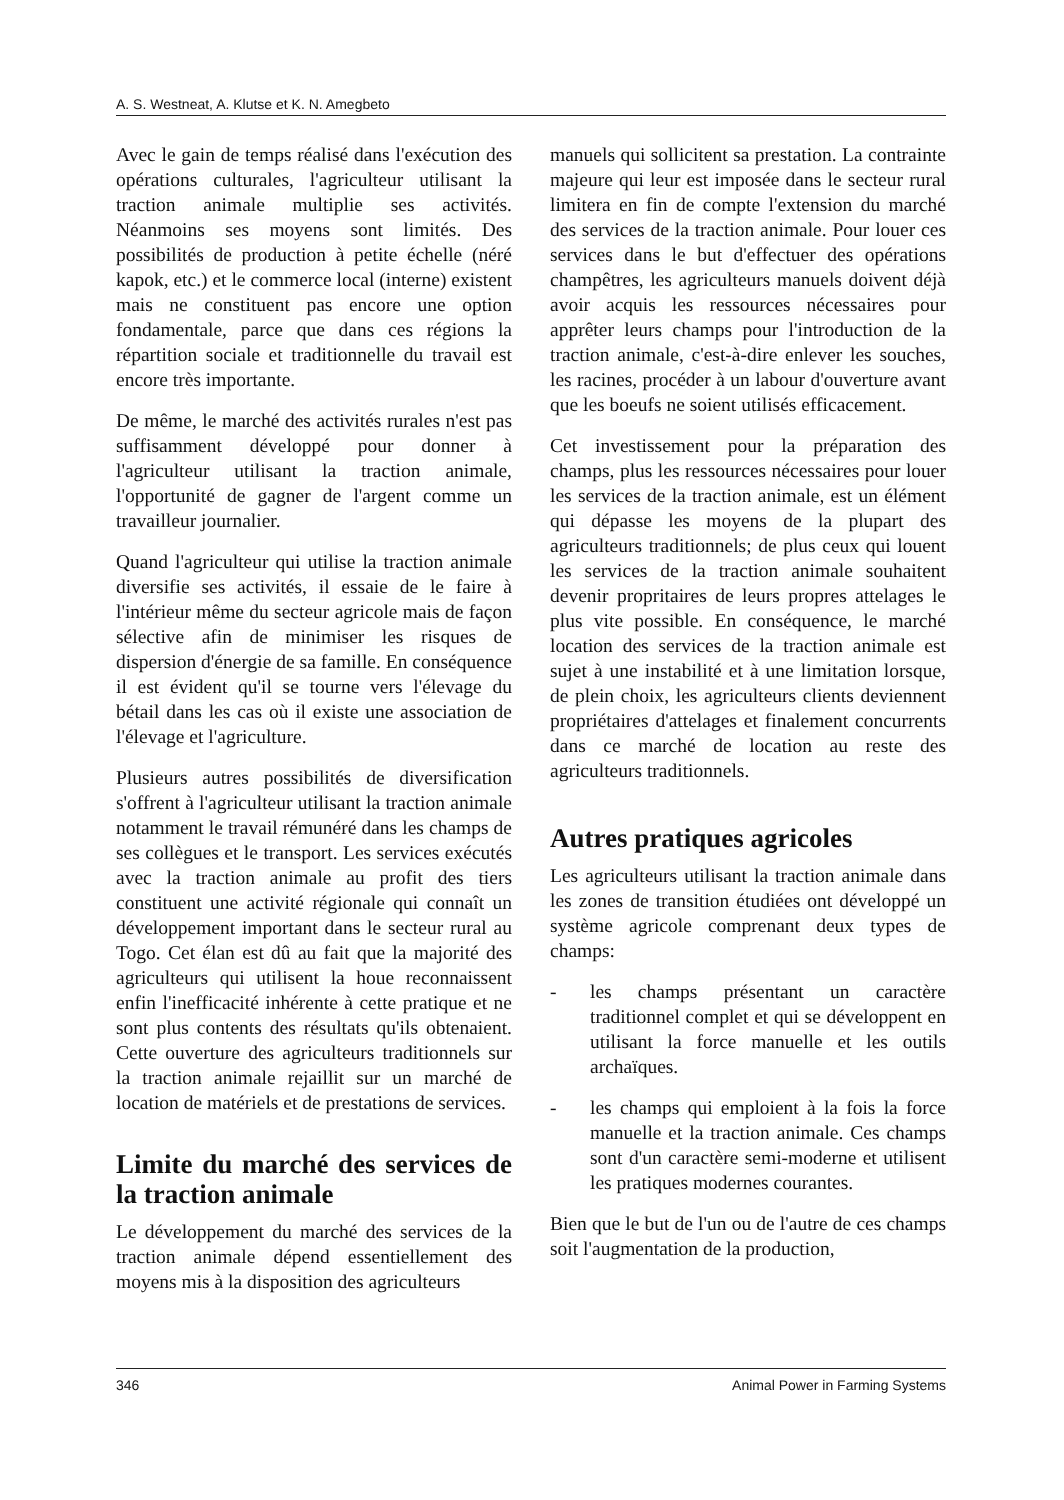A. S. Westneat, A. Klutse et K. N. Amegbeto
Avec le gain de temps réalisé dans l'exécution des opérations culturales, l'agriculteur utilisant la traction animale multiplie ses activités. Néanmoins ses moyens sont limités. Des possibilités de production à petite échelle (néré kapok, etc.) et le commerce local (interne) existent mais ne constituent pas encore une option fondamentale, parce que dans ces régions la répartition sociale et traditionnelle du travail est encore très importante.
De même, le marché des activités rurales n'est pas suffisamment développé pour donner à l'agriculteur utilisant la traction animale, l'opportunité de gagner de l'argent comme un travailleur journalier.
Quand l'agriculteur qui utilise la traction animale diversifie ses activités, il essaie de le faire à l'intérieur même du secteur agricole mais de façon sélective afin de minimiser les risques de dispersion d'énergie de sa famille. En conséquence il est évident qu'il se tourne vers l'élevage du bétail dans les cas où il existe une association de l'élevage et l'agriculture.
Plusieurs autres possibilités de diversification s'offrent à l'agriculteur utilisant la traction animale notamment le travail rémunéré dans les champs de ses collègues et le transport. Les services exécutés avec la traction animale au profit des tiers constituent une activité régionale qui connaît un développement important dans le secteur rural au Togo. Cet élan est dû au fait que la majorité des agriculteurs qui utilisent la houe reconnaissent enfin l'inefficacité inhérente à cette pratique et ne sont plus contents des résultats qu'ils obtenaient. Cette ouverture des agriculteurs traditionnels sur la traction animale rejaillit sur un marché de location de matériels et de prestations de services.
Limite du marché des services de la traction animale
Le développement du marché des services de la traction animale dépend essentiellement des moyens mis à la disposition des agriculteurs
manuels qui sollicitent sa prestation. La contrainte majeure qui leur est imposée dans le secteur rural limitera en fin de compte l'extension du marché des services de la traction animale. Pour louer ces services dans le but d'effectuer des opérations champêtres, les agriculteurs manuels doivent déjà avoir acquis les ressources nécessaires pour apprêter leurs champs pour l'introduction de la traction animale, c'est-à-dire enlever les souches, les racines, procéder à un labour d'ouverture avant que les boeufs ne soient utilisés efficacement.
Cet investissement pour la préparation des champs, plus les ressources nécessaires pour louer les services de la traction animale, est un élément qui dépasse les moyens de la plupart des agriculteurs traditionnels; de plus ceux qui louent les services de la traction animale souhaitent devenir propritaires de leurs propres attelages le plus vite possible. En conséquence, le marché location des services de la traction animale est sujet à une instabilité et à une limitation lorsque, de plein choix, les agriculteurs clients deviennent propriétaires d'attelages et finalement concurrents dans ce marché de location au reste des agriculteurs traditionnels.
Autres pratiques agricoles
Les agriculteurs utilisant la traction animale dans les zones de transition étudiées ont développé un système agricole comprenant deux types de champs:
- les champs présentant un caractère traditionnel complet et qui se développent en utilisant la force manuelle et les outils archaïques.
- les champs qui emploient à la fois la force manuelle et la traction animale. Ces champs sont d'un caractère semi-moderne et utilisent les pratiques modernes courantes.
Bien que le but de l'un ou de l'autre de ces champs soit l'augmentation de la production,
346 Animal Power in Farming Systems